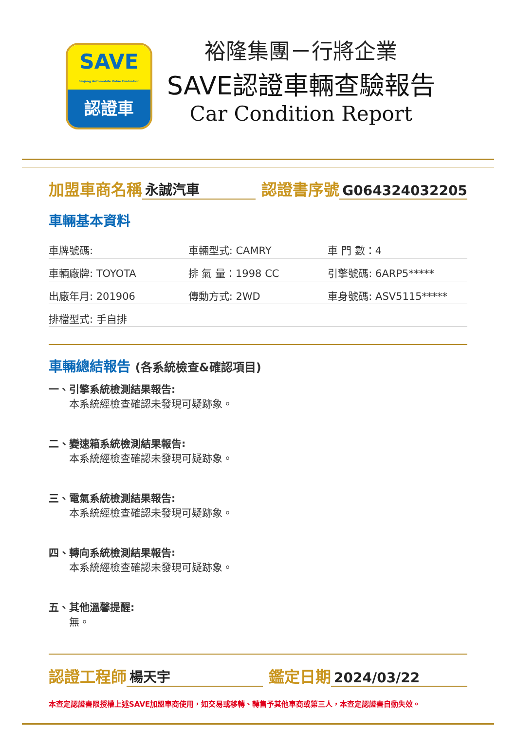SAVE
Sinjang Automobile Value Evaluation
認證車
裕隆集團－行將企業
SAVE認證車輛查驗報告
Car Condition Report
加盟車商名稱 永誠汽車 認證書序號 G064324032205
車輛基本資料
| 車牌號碼: | 車輛型式: CAMRY | 車 門 數：4 |
| 車輛廠牌: TOYOTA | 排 氣 量：1998 CC | 引擎號碼: 6ARP5***** |
| 出廠年月: 201906 | 傳動方式: 2WD | 車身號碼: ASV5115***** |
| 排檔型式: 手自排 | | |
車輛總結報告 (各系統檢查&確認項目)
一、引擎系統檢測結果報告:
本系統經檢查確認未發現可疑跡象。
二、變速箱系統檢測結果報告:
本系統經檢查確認未發現可疑跡象。
三、電氣系統檢測結果報告:
本系統經檢查確認未發現可疑跡象。
四、轉向系統檢測結果報告:
本系統經檢查確認未發現可疑跡象。
五、其他溫馨提醒:
無。
認證工程師 楊天宇 鑑定日期 2024/03/22
本查定認證書限授權上述SAVE加盟車商使用，如交易或移轉、轉售予其他車商或第三人，本查定認證書自動失效。